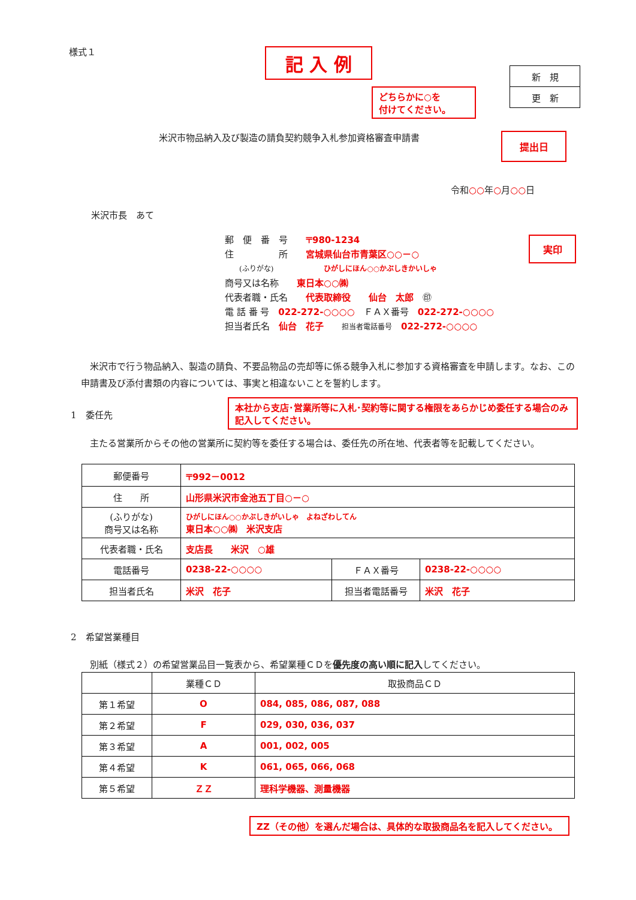様式１ 記 入 例
| 新 規 |
| 更 新 |
どちらかに○を
付けてください。
米沢市物品納入及び製造の請負契約競争入札参加資格審査申請書
提出日
令和○○年○月○○日
米沢市長　あて
郵　便　番　号　　〒980-1234
住　　　　　所　　宮城県仙台市青葉区○○－○
　　(ふりがな)　　　　　　　ひがしにほん○○かぶしきかいしゃ
商号又は名称　　東日本○○㈱
代表者職・氏名　　代表取締役　　仙台　太郎　㊞
電 話 番 号　022-272-○○○○　ＦＡＸ番号　022-272-○○○○
担当者氏名　仙台　花子　　担当者電話番号　022-272-○○○○
実印
　米沢市で行う物品納入、製造の請負、不要品物品の売却等に係る競争入札に参加する資格審査を申請します。なお、この申請書及び添付書類の内容については、事実と相違ないことを誓約します。
1　委任先
本社から支店･営業所等に入札･契約等に関する権限をあらかじめ委任する場合のみ記入してください。
　主たる営業所からその他の営業所に契約等を委任する場合は、委任先の所在地、代表者等を記載してください。
| 郵便番号 | 〒992－0012 | | |
| 住 所 | 山形県米沢市金池五丁目○－○ | | |
| (ふりがな) 商号又は名称 | ひがしにほん○○かぶしきがいしゃ よねざわしてん 東日本○○㈱ 米沢支店 | | |
| 代表者職・氏名 | 支店長 米沢 ○雄 | | |
| 電話番号 | 0238-22-○○○○ | ＦＡＸ番号 | 0238-22-○○○○ |
| 担当者氏名 | 米沢 花子 | 担当者電話番号 | 米沢 花子 |
2　希望営業種目
　別紙（様式２）の希望営業品目一覧表から、希望業種ＣＤを優先度の高い順に記入してください。
| | 業種ＣＤ | 取扱商品ＣＤ |
| 第１希望 | O | 084, 085, 086, 087, 088 |
| 第２希望 | F | 029, 030, 036, 037 |
| 第３希望 | A | 001, 002, 005 |
| 第４希望 | K | 061, 065, 066, 068 |
| 第５希望 | ＺＺ | 理科学機器、測量機器 |
ZZ（その他）を選んだ場合は、具体的な取扱商品名を記入してください。